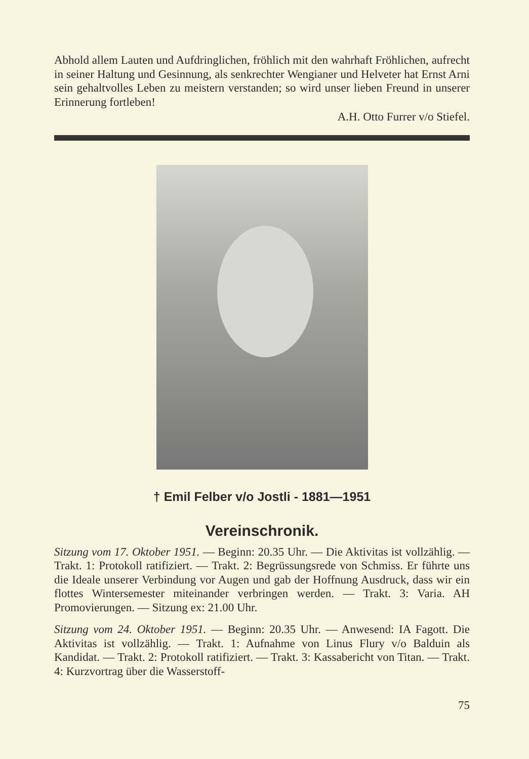Abhold allem Lauten und Aufdringlichen, fröhlich mit den wahrhaft Fröhlichen, aufrecht in seiner Haltung und Gesinnung, als senkrechter Wengianer und Helveter hat Ernst Arni sein gehalt­volles Leben zu meistern verstanden; so wird unser lieben Freund in unserer Erinnerung fortleben!
A.H. Otto Furrer v/o Stiefel.
† Emil Felber v/o Jostli - 1881—1951
Vereinschronik.
Sitzung vom 17. Oktober 1951. — Beginn: 20.35 Uhr. — Die Aktivitas ist vollzählig. — Trakt. 1: Protokoll ratifiziert. — Trakt. 2: Begrüssungs­rede von Schmiss. Er führte uns die Ideale unserer Verbindung vor Augen und gab der Hoffnung Ausdruck, dass wir ein flottes Wintersemester miteinander verbringen werden. — Trakt. 3: Varia. AH Promovierungen. — Sitzung ex: 21.00 Uhr.
Sitzung vom 24. Oktober 1951. — Beginn: 20.35 Uhr. — Anwesend: IA Fagott. Die Aktivitas ist vollzählig. — Trakt. 1: Aufnahme von Linus Flury v/o Balduin als Kandidat. — Trakt. 2: Protokoll ratifiziert. — Trakt. 3: Kassabericht von Titan. — Trakt. 4: Kurzvortrag über die Wasserstoff-
75